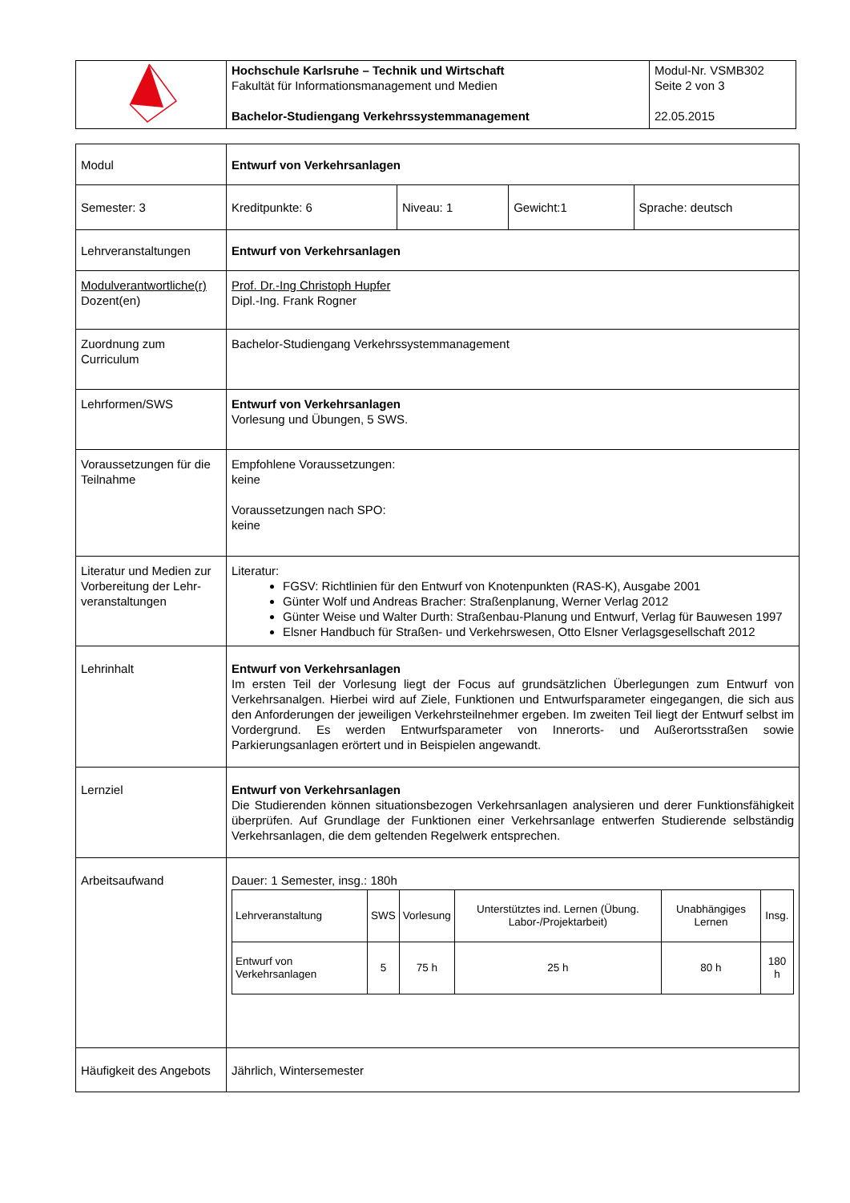| | Hochschule Karlsruhe – Technik und Wirtschaft Fakultät für Informationsmanagement und Medien Bachelor-Studiengang Verkehrssystemmanagement | Modul-Nr. VSMB302 Seite 2 von 3 22.05.2015 |
| Modul | Entwurf von Verkehrsanlagen | | | |
| Semester: 3 | Kreditpunkte: 6 | Niveau: 1 | Gewicht:1 | Sprache: deutsch |
| Lehrveranstaltungen | Entwurf von Verkehrsanlagen | | | |
| Modulverantwortliche(r) Dozent(en) | Prof. Dr.-Ing Christoph Hupfer Dipl.-Ing. Frank Rogner | | | |
| Zuordnung zum Curriculum | Bachelor-Studiengang Verkehrssystemmanagement | | | |
| Lehrformen/SWS | Entwurf von Verkehrsanlagen Vorlesung und Übungen, 5 SWS. | | | |
| Voraussetzungen für die Teilnahme | Empfohlene Voraussetzungen: keine Voraussetzungen nach SPO: keine | | | |
| Literatur und Medien zur Vorbereitung der Lehr-veranstaltungen | Literatur: FGSV: Richtlinien für den Entwurf von Knotenpunkten (RAS-K), Ausgabe 2001 Günter Wolf und Andreas Bracher: Straßenplanung, Werner Verlag 2012 Günter Weise und Walter Durth: Straßenbau-Planung und Entwurf, Verlag für Bauwesen 1997 Elsner Handbuch für Straßen- und Verkehrswesen, Otto Elsner Verlagsgesellschaft 2012 | | | |
| Lehrinhalt | Entwurf von Verkehrsanlagen Im ersten Teil der Vorlesung liegt der Focus auf grundsätzlichen Überlegungen zum Entwurf von Verkehrsanalgen. Hierbei wird auf Ziele, Funktionen und Entwurfsparameter eingegangen, die sich aus den Anforderungen der jeweiligen Verkehrsteilnehmer ergeben. Im zweiten Teil liegt der Entwurf selbst im Vordergrund. Es werden Entwurfsparameter von Innerorts- und Außerortsstraßen sowie Parkierungsanlagen erörtert und in Beispielen angewandt. | | | |
| Lernziel | Entwurf von Verkehrsanlagen Die Studierenden können situationsbezogen Verkehrsanlagen analysieren und derer Funktionsfähigkeit überprüfen. Auf Grundlage der Funktionen einer Verkehrsanlage entwerfen Studierende selbständig Verkehrsanlagen, die dem geltenden Regelwerk entsprechen. | | | |
| Arbeitsaufwand | Dauer: 1 Semester, insg.: 180h / Lehrveranstaltung / SWS / Vorlesung / Unterstütztes ind. Lernen (Übung. Labor-/Projektarbeit) / Unabhängiges Lernen / Insg. / / Entwurf von Verkehrsanlagen / 5 / 75 h / 25 h / 80 h / 180 h / | | | |
| Häufigkeit des Angebots | Jährlich, Wintersemester | | | |